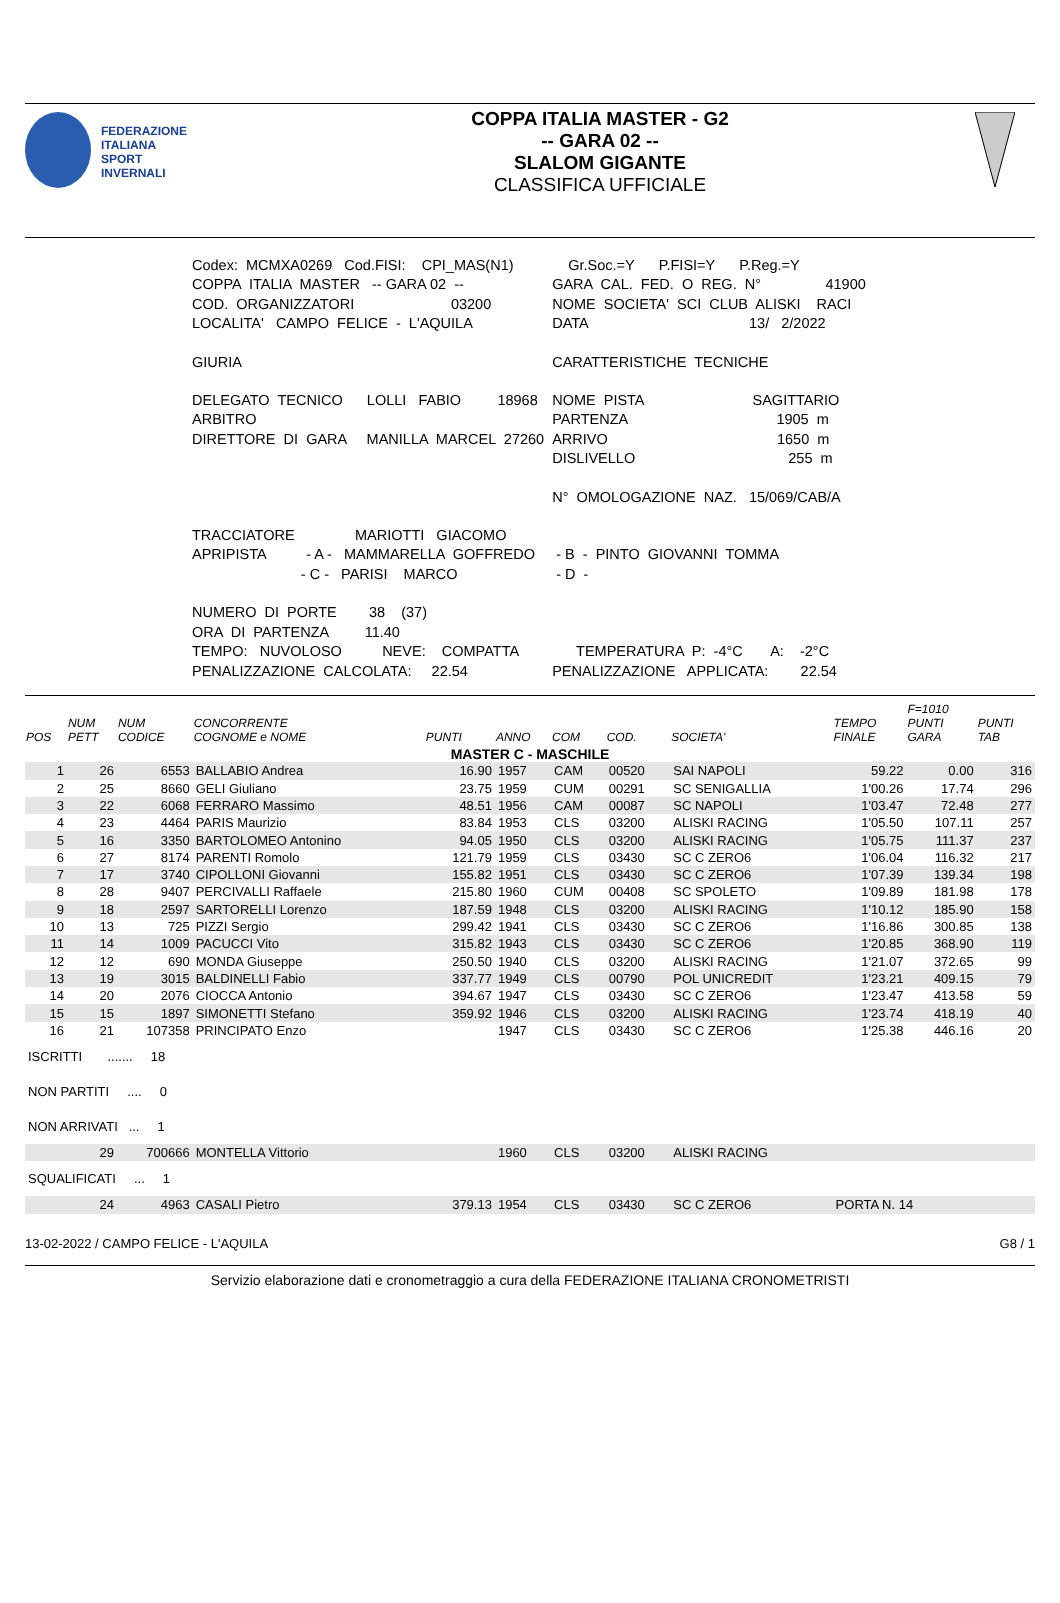FEDERAZIONE
ITALIANA
SPORT
INVERNALI
COPPA ITALIA MASTER - G2
-- GARA 02 --
SLALOM GIGANTE
CLASSIFICA UFFICIALE
| Codex: MCMXA0269 Cod.FISI: CPI_MAS(N1) | Gr.Soc.=Y P.FISI=Y P.Reg.=Y |
| COPPA ITALIA MASTER -- GARA 02 -- | GARA CAL. FED. O REG. N° 41900 |
| COD. ORGANIZZATORI 03200 | NOME SOCIETA' SCI CLUB ALISKI RACI |
| LOCALITA' CAMPO FELICE - L'AQUILA | DATA 13/ 2/2022 |
| GIURIA | CARATTERISTICHE TECNICHE |
| DELEGATO TECNICO LOLLI FABIO 18968 | NOME PISTA SAGITTARIO |
| ARBITRO | PARTENZA 1905 m |
| DIRETTORE DI GARA MANILLA MARCEL 27260 | ARRIVO 1650 m |
| | DISLIVELLO 255 m |
| | N° OMOLOGAZIONE NAZ. 15/069/CAB/A |
| TRACCIATORE MARIOTTI GIACOMO | |
| APRIPISTA - A - MAMMARELLA GOFFREDO | - B - PINTO GIOVANNI TOMMA |
| - C - PARISI MARCO | - D - |
| NUMERO DI PORTE 38 (37) | |
| ORA DI PARTENZA 11.40 | |
| TEMPO: NUVOLOSO NEVE: COMPATTA | TEMPERATURA P: -4°C A: -2°C |
| PENALIZZAZIONE CALCOLATA: 22.54 | PENALIZZAZIONE APPLICATA: 22.54 |
| POS | NUM PETT | NUM CODICE | CONCORRENTE COGNOME e NOME | PUNTI | ANNO | COM | COD. | SOCIETA' | TEMPO FINALE | F=1010 PUNTI GARA | PUNTI TAB |
| --- | --- | --- | --- | --- | --- | --- | --- | --- | --- | --- | --- |
| MASTER C - MASCHILE | | | | | | | | | | | |
| 1 | 26 | 6553 | BALLABIO Andrea | 16.90 | 1957 | CAM | 00520 | SAI NAPOLI | 59.22 | 0.00 | 316 |
| 2 | 25 | 8660 | GELI Giuliano | 23.75 | 1959 | CUM | 00291 | SC SENIGALLIA | 1'00.26 | 17.74 | 296 |
| 3 | 22 | 6068 | FERRARO Massimo | 48.51 | 1956 | CAM | 00087 | SC NAPOLI | 1'03.47 | 72.48 | 277 |
| 4 | 23 | 4464 | PARIS Maurizio | 83.84 | 1953 | CLS | 03200 | ALISKI RACING | 1'05.50 | 107.11 | 257 |
| 5 | 16 | 3350 | BARTOLOMEO Antonino | 94.05 | 1950 | CLS | 03200 | ALISKI RACING | 1'05.75 | 111.37 | 237 |
| 6 | 27 | 8174 | PARENTI Romolo | 121.79 | 1959 | CLS | 03430 | SC C ZERO6 | 1'06.04 | 116.32 | 217 |
| 7 | 17 | 3740 | CIPOLLONI Giovanni | 155.82 | 1951 | CLS | 03430 | SC C ZERO6 | 1'07.39 | 139.34 | 198 |
| 8 | 28 | 9407 | PERCIVALLI Raffaele | 215.80 | 1960 | CUM | 00408 | SC SPOLETO | 1'09.89 | 181.98 | 178 |
| 9 | 18 | 2597 | SARTORELLI Lorenzo | 187.59 | 1948 | CLS | 03200 | ALISKI RACING | 1'10.12 | 185.90 | 158 |
| 10 | 13 | 725 | PIZZI Sergio | 299.42 | 1941 | CLS | 03430 | SC C ZERO6 | 1'16.86 | 300.85 | 138 |
| 11 | 14 | 1009 | PACUCCI Vito | 315.82 | 1943 | CLS | 03430 | SC C ZERO6 | 1'20.85 | 368.90 | 119 |
| 12 | 12 | 690 | MONDA Giuseppe | 250.50 | 1940 | CLS | 03200 | ALISKI RACING | 1'21.07 | 372.65 | 99 |
| 13 | 19 | 3015 | BALDINELLI Fabio | 337.77 | 1949 | CLS | 00790 | POL UNICREDIT | 1'23.21 | 409.15 | 79 |
| 14 | 20 | 2076 | CIOCCA Antonio | 394.67 | 1947 | CLS | 03430 | SC C ZERO6 | 1'23.47 | 413.58 | 59 |
| 15 | 15 | 1897 | SIMONETTI Stefano | 359.92 | 1946 | CLS | 03200 | ALISKI RACING | 1'23.74 | 418.19 | 40 |
| 16 | 21 | 107358 | PRINCIPATO Enzo | | 1947 | CLS | 03430 | SC C ZERO6 | 1'25.38 | 446.16 | 20 |
| ISCRITTI ....... 18 | | | | | | | | | | | |
| NON PARTITI .... 0 | | | | | | | | | | | |
| NON ARRIVATI ... 1 | | | | | | | | | | | |
| | 29 | 700666 | MONTELLA Vittorio | | 1960 | CLS | 03200 | ALISKI RACING | | | |
| SQUALIFICATI ... 1 | | | | | | | | | | | |
| | 24 | 4963 | CASALI Pietro | 379.13 | 1954 | CLS | 03430 | SC C ZERO6 | PORTA N. 14 | | |
13-02-2022 / CAMPO FELICE - L'AQUILA G8 / 1
Servizio elaborazione dati e cronometraggio a cura della FEDERAZIONE ITALIANA CRONOMETRISTI